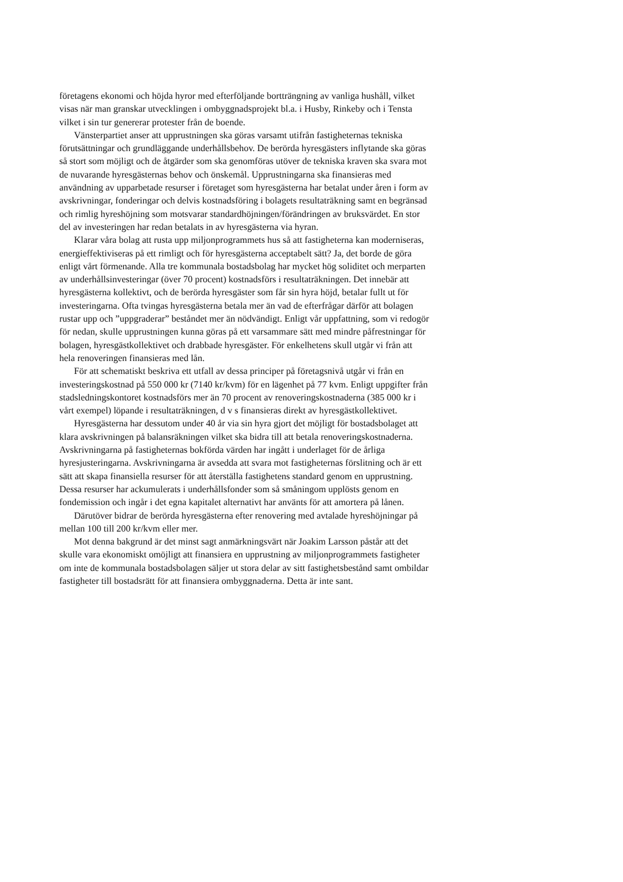företagens ekonomi och höjda hyror med efterföljande bortträngning av vanliga hushåll, vilket visas när man granskar utvecklingen i ombyggnadsprojekt bl.a. i Husby, Rinkeby och i Tensta vilket i sin tur genererar protester från de boende.
Vänsterpartiet anser att upprustningen ska göras varsamt utifrån fastigheternas tekniska förutsättningar och grundläggande underhållsbehov. De berörda hyresgästers inflytande ska göras så stort som möjligt och de åtgärder som ska genomföras utöver de tekniska kraven ska svara mot de nuvarande hyresgästernas behov och önskemål. Upprustningarna ska finansieras med användning av upparbetade resurser i företaget som hyresgästerna har betalat under åren i form av avskrivningar, fonderingar och delvis kostnadsföring i bolagets resultaträkning samt en begränsad och rimlig hyreshöjning som motsvarar standardhöjningen/förändringen av bruksvärdet. En stor del av investeringen har redan betalats in av hyresgästerna via hyran.
Klarar våra bolag att rusta upp miljonprogrammets hus så att fastigheterna kan moderniseras, energieffektiviseras på ett rimligt och för hyresgästerna acceptabelt sätt? Ja, det borde de göra enligt vårt förmenande. Alla tre kommunala bostadsbolag har mycket hög soliditet och merparten av underhållsinvesteringar (över 70 procent) kostnadsförs i resultaträkningen. Det innebär att hyresgästerna kollektivt, och de berörda hyresgäster som får sin hyra höjd, betalar fullt ut för investeringarna. Ofta tvingas hyresgästerna betala mer än vad de efterfrågar därför att bolagen rustar upp och ”uppgraderar” beståndet mer än nödvändigt. Enligt vår uppfattning, som vi redogör för nedan, skulle upprustningen kunna göras på ett varsammare sätt med mindre påfrestningar för bolagen, hyresgästkollektivet och drabbade hyresgäster. För enkelhetens skull utgår vi från att hela renoveringen finansieras med lån.
För att schematiskt beskriva ett utfall av dessa principer på företagsnivå utgår vi från en investeringskostnad på 550 000 kr (7140 kr/kvm) för en lägenhet på 77 kvm. Enligt uppgifter från stadsledningskontoret kostnadsförs mer än 70 procent av renoveringskostnaderna (385 000 kr i vårt exempel) löpande i resultaträkningen, d v s finansieras direkt av hyresgästkollektivet.
Hyresgästerna har dessutom under 40 år via sin hyra gjort det möjligt för bostadsbolaget att klara avskrivningen på balansräkningen vilket ska bidra till att betala renoveringskostnaderna. Avskrivningarna på fastigheternas bokförda värden har ingått i underlaget för de årliga hyresjusteringarna. Avskrivningarna är avsedda att svara mot fastigheternas förslitning och är ett sätt att skapa finansiella resurser för att återställa fastighetens standard genom en upprustning. Dessa resurser har ackumulerats i underhållsfonder som så småningom upplösts genom en fondemission och ingår i det egna kapitalet alternativt har använts för att amortera på lånen.
Därutöver bidrar de berörda hyresgästerna efter renovering med avtalade hyreshöjningar på mellan 100 till 200 kr/kvm eller mer.
Mot denna bakgrund är det minst sagt anmärkningsvärt när Joakim Larsson påstår att det skulle vara ekonomiskt omöjligt att finansiera en upprustning av miljonprogrammets fastigheter om inte de kommunala bostadsbolagen säljer ut stora delar av sitt fastighetsbestånd samt ombildar fastigheter till bostadsrätt för att finansiera ombyggnaderna. Detta är inte sant.